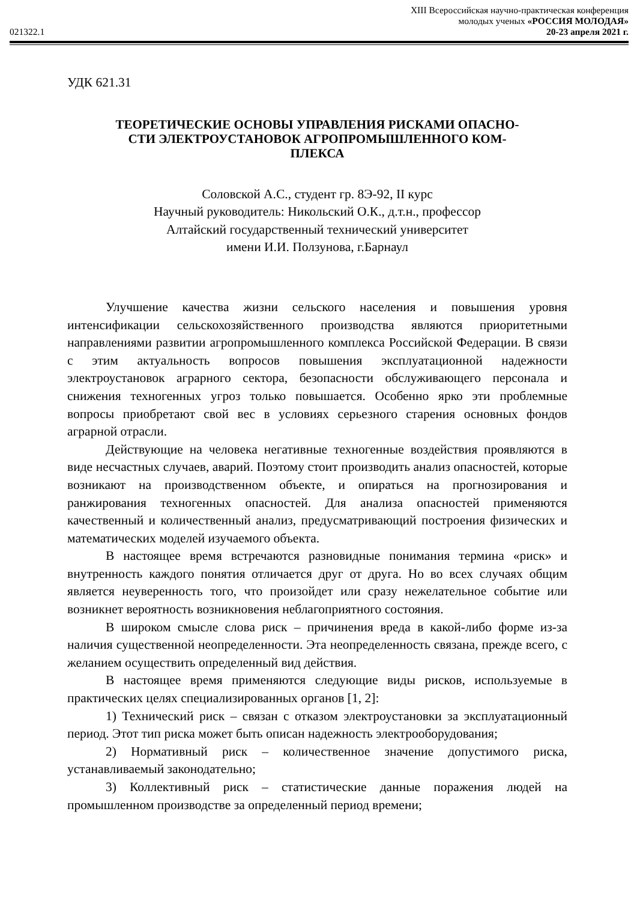XIII Всероссийская научно-практическая конференция
молодых ученых «РОССИЯ МОЛОДАЯ»
021322.1 20-23 апреля 2021 г.
УДК 621.31
ТЕОРЕТИЧЕСКИЕ ОСНОВЫ УПРАВЛЕНИЯ РИСКАМИ ОПАСНО-
СТИ ЭЛЕКТРОУСТАНОВОК АГРОПРОМЫШЛЕННОГО КОМ-
ПЛЕКСА
Соловской А.С., студент гр. 8Э-92, II курс
Научный руководитель: Никольский О.К., д.т.н., профессор
Алтайский государственный технический университет
имени И.И. Ползунова, г.Барнаул
Улучшение качества жизни сельского населения и повышения уровня интенсификации сельскохозяйственного производства являются приоритетными направлениями развитии агропромышленного комплекса Российской Федерации. В связи с этим актуальность вопросов повышения эксплуатационной надежности электроустановок аграрного сектора, безопасности обслуживающего персонала и снижения техногенных угроз только повышается. Особенно ярко эти проблемные вопросы приобретают свой вес в условиях серьезного старения основных фондов аграрной отрасли.
Действующие на человека негативные техногенные воздействия проявляются в виде несчастных случаев, аварий. Поэтому стоит производить анализ опасностей, которые возникают на производственном объекте, и опираться на прогнозирования и ранжирования техногенных опасностей. Для анализа опасностей применяются качественный и количественный анализ, предусматривающий построения физических и математических моделей изучаемого объекта.
В настоящее время встречаются разновидные понимания термина «риск» и внутренность каждого понятия отличается друг от друга. Но во всех случаях общим является неуверенность того, что произойдет или сразу нежелательное событие или возникнет вероятность возникновения неблагоприятного состояния.
В широком смысле слова риск – причинения вреда в какой-либо форме из-за наличия существенной неопределенности. Эта неопределенность связана, прежде всего, с желанием осуществить определенный вид действия.
В настоящее время применяются следующие виды рисков, используемые в практических целях специализированных органов [1, 2]:
1) Технический риск – связан с отказом электроустановки за эксплуатационный период. Этот тип риска может быть описан надежность электрооборудования;
2) Нормативный риск – количественное значение допустимого риска, устанавливаемый законодательно;
3) Коллективный риск – статистические данные поражения людей на промышленном производстве за определенный период времени;